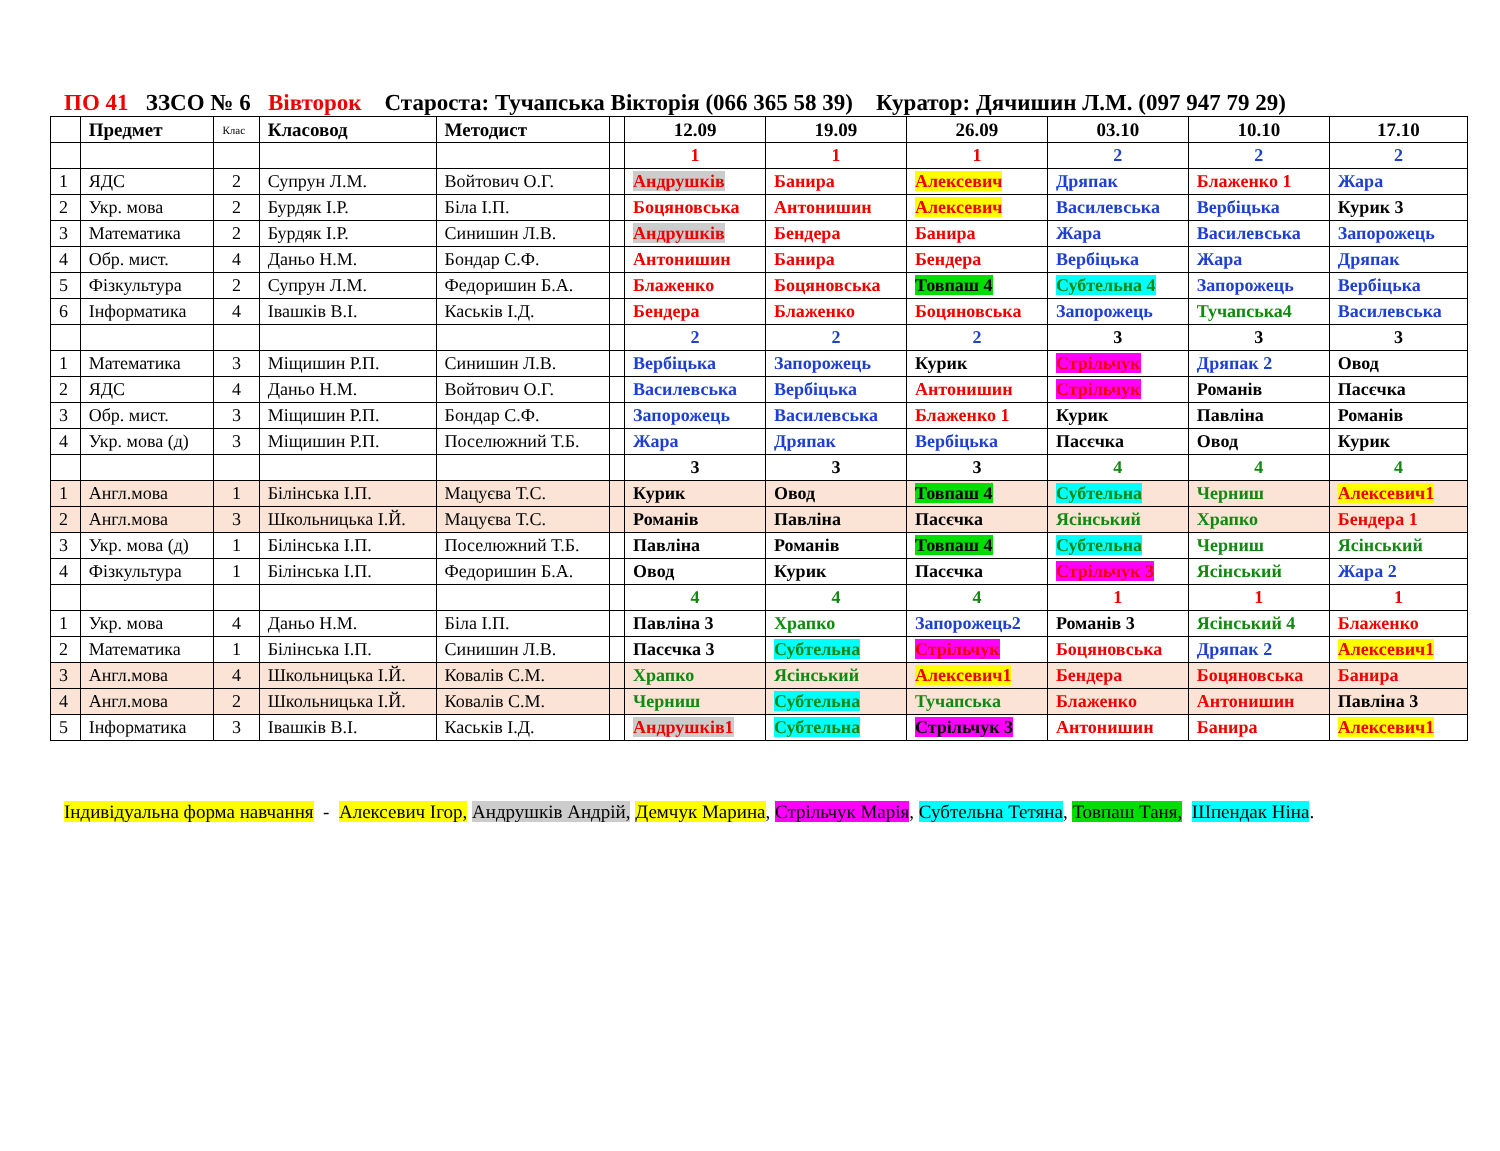ПО 41 ЗЗСО № 6 Вівторок Староста: Тучапська Вікторія (066 365 58 39) Куратор: Дячишин Л.М. (097 947 79 29)
| | Предмет | Клас | Класовод | Методист | | 12.09 | 19.09 | 26.09 | 03.10 | 10.10 | 17.10 |
| --- | --- | --- | --- | --- | --- | --- | --- | --- | --- | --- | --- |
| | | | | | | 1 | 1 | 1 | 2 | 2 | 2 |
| 1 | ЯДС | 2 | Супрун Л.М. | Войтович О.Г. | | Андрушків | Банира | Алексевич | Дряпак | Блаженко 1 | Жара |
| 2 | Укр. мова | 2 | Бурдяк І.Р. | Біла І.П. | | Боцяновська | Антонишин | Алексевич | Василевська | Вербіцька | Курик 3 |
| 3 | Математика | 2 | Бурдяк І.Р. | Синишин Л.В. | | Андрушків | Бендера | Банира | Жара | Василевська | Запорожець |
| 4 | Обр. мист. | 4 | Даньо Н.М. | Бондар С.Ф. | | Антонишин | Банира | Бендера | Вербіцька | Жара | Дряпак |
| 5 | Фізкультура | 2 | Супрун Л.М. | Федоришин Б.А. | | Блаженко | Боцяновська | Товпаш 4 | Субтельна 4 | Запорожець | Вербіцька |
| 6 | Інформатика | 4 | Івашків В.І. | Каськів І.Д. | | Бендера | Блаженко | Боцяновська | Запорожець | Тучапська4 | Василевська |
| | | | | | | 2 | 2 | 2 | 3 | 3 | 3 |
| 1 | Математика | 3 | Міщишин Р.П. | Синишин Л.В. | | Вербіцька | Запорожець | Курик | Стрільчук | Дряпак 2 | Овод |
| 2 | ЯДС | 4 | Даньо Н.М. | Войтович О.Г. | | Василевська | Вербіцька | Антонишин | Стрільчук | Романів | Пасєчка |
| 3 | Обр. мист. | 3 | Міщишин Р.П. | Бондар С.Ф. | | Запорожець | Василевська | Блаженко 1 | Курик | Павліна | Романів |
| 4 | Укр. мова (д) | 3 | Міщишин Р.П. | Поселюжний Т.Б. | | Жара | Дряпак | Вербіцька | Пасєчка | Овод | Курик |
| | | | | | | 3 | 3 | 3 | 4 | 4 | 4 |
| 1 | Англ.мова | 1 | Білінська І.П. | Мацуєва Т.С. | | Курик | Овод | Товпаш 4 | Субтельна | Черниш | Алексевич1 |
| 2 | Англ.мова | 3 | Школьницька І.Й. | Мацуєва Т.С. | | Романів | Павліна | Пасєчка | Ясінський | Храпко | Бендера 1 |
| 3 | Укр. мова (д) | 1 | Білінська І.П. | Поселюжний Т.Б. | | Павліна | Романів | Товпаш 4 | Субтельна | Черниш | Ясінський |
| 4 | Фізкультура | 1 | Білінська І.П. | Федоришин Б.А. | | Овод | Курик | Пасєчка | Стрільчук 3 | Ясінський | Жара 2 |
| | | | | | | 4 | 4 | 4 | 1 | 1 | 1 |
| 1 | Укр. мова | 4 | Даньо Н.М. | Біла І.П. | | Павліна 3 | Храпко | Запорожець2 | Романів 3 | Ясінський 4 | Блаженко |
| 2 | Математика | 1 | Білінська І.П. | Синишин Л.В. | | Пасєчка 3 | Субтельна | Стрільчук | Боцяновська | Дряпак 2 | Алексевич1 |
| 3 | Англ.мова | 4 | Школьницька І.Й. | Ковалів С.М. | | Храпко | Ясінський | Алексевич1 | Бендера | Боцяновська | Банира |
| 4 | Англ.мова | 2 | Школьницька І.Й. | Ковалів С.М. | | Черниш | Субтельна | Тучапська | Блаженко | Антонишин | Павліна 3 |
| 5 | Інформатика | 3 | Івашків В.І. | Каськів І.Д. | | Андрушків1 | Субтельна | Стрільчук 3 | Антонишин | Банира | Алексевич1 |
Індивідуальна форма навчання - Алексевич Ігор, Андрушків Андрій, Демчук Марина, Стрільчук Марія, Субтельна Тетяна, Товпаш Таня, Шпендак Ніна.